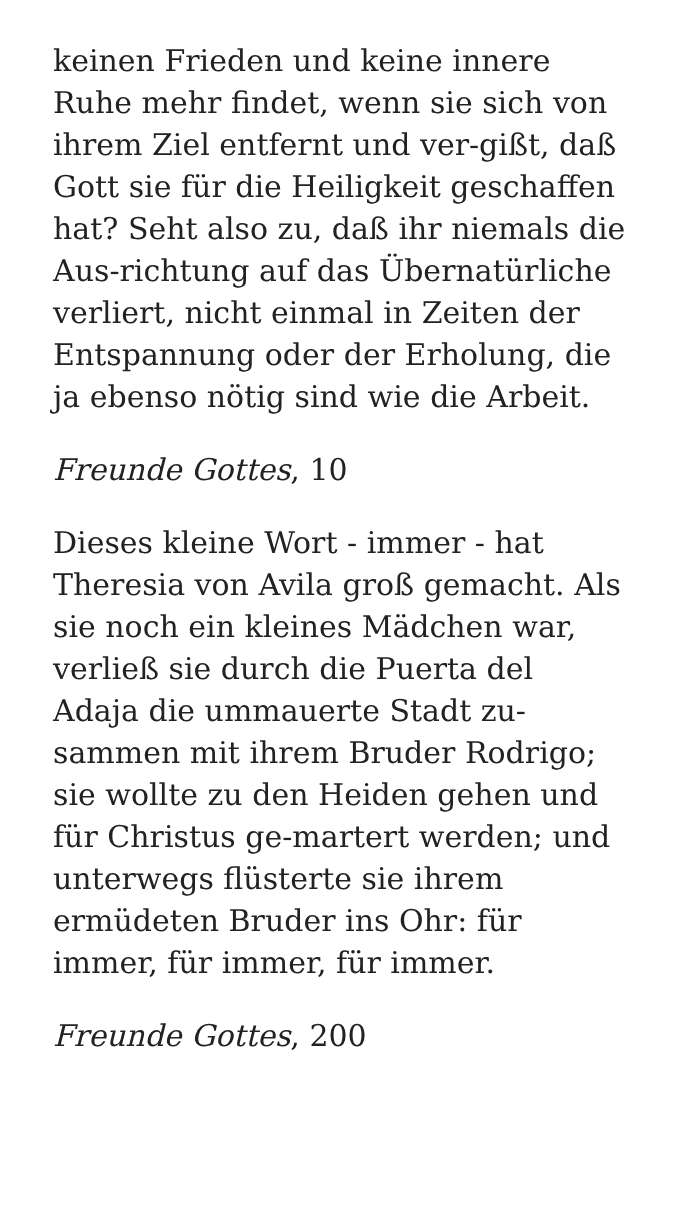keinen Frieden und keine innere
Ruhe mehr findet, wenn sie sich von
ihrem Ziel entfernt und ver-gißt, daß
Gott sie für die Heiligkeit geschaffen
hat? Seht also zu, daß ihr niemals die
Aus-richtung auf das Übernatürliche
verliert, nicht einmal in Zeiten der
Entspannung oder der Erholung, die
ja ebenso nötig sind wie die Arbeit.
Freunde Gottes, 10
Dieses kleine Wort - immer - hat
Theresia von Avila groß gemacht. Als
sie noch ein kleines Mädchen war,
verließ sie durch die Puerta del
Adaja die ummauerte Stadt zu-
sammen mit ihrem Bruder Rodrigo;
sie wollte zu den Heiden gehen und
für Christus ge-martert werden; und
unterwegs flüsterte sie ihrem
ermüdeten Bruder ins Ohr: für
immer, für immer, für immer.
Freunde Gottes, 200